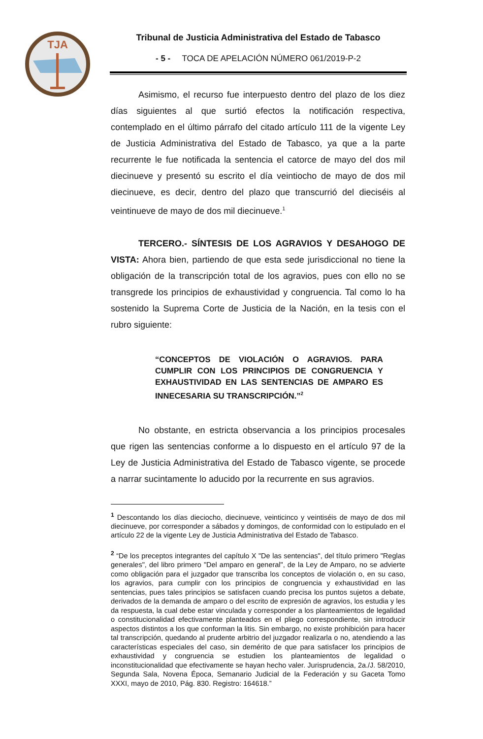TJA
Tribunal de Justicia Administrativa del Estado de Tabasco
- 5 - TOCA DE APELACIÓN NÚMERO 061/2019-P-2
Asimismo, el recurso fue interpuesto dentro del plazo de los diez días siguientes al que surtió efectos la notificación respectiva, contemplado en el último párrafo del citado artículo 111 de la vigente Ley de Justicia Administrativa del Estado de Tabasco, ya que a la parte recurrente le fue notificada la sentencia el catorce de mayo del dos mil diecinueve y presentó su escrito el día veintiocho de mayo de dos mil diecinueve, es decir, dentro del plazo que transcurrió del dieciséis al veintinueve de mayo de dos mil diecinueve.<sup>1</sup>
TERCERO.- SÍNTESIS DE LOS AGRAVIOS Y DESAHOGO DE VISTA: Ahora bien, partiendo de que esta sede jurisdiccional no tiene la obligación de la transcripción total de los agravios, pues con ello no se transgrede los principios de exhaustividad y congruencia. Tal como lo ha sostenido la Suprema Corte de Justicia de la Nación, en la tesis con el rubro siguiente:
“CONCEPTOS DE VIOLACIÓN O AGRAVIOS. PARA CUMPLIR CON LOS PRINCIPIOS DE CONGRUENCIA Y EXHAUSTIVIDAD EN LAS SENTENCIAS DE AMPARO ES INNECESARIA SU TRANSCRIPCIÓN.”<sup>2</sup>
No obstante, en estricta observancia a los principios procesales que rigen las sentencias conforme a lo dispuesto en el artículo 97 de la Ley de Justicia Administrativa del Estado de Tabasco vigente, se procede a narrar sucintamente lo aducido por la recurrente en sus agravios.
<sup>1</sup> Descontando los días dieciocho, diecinueve, veinticinco y veintiséis de mayo de dos mil diecinueve, por corresponder a sábados y domingos, de conformidad con lo estipulado en el artículo 22 de la vigente Ley de Justicia Administrativa del Estado de Tabasco.
<sup>2</sup> “De los preceptos integrantes del capítulo X "De las sentencias", del título primero "Reglas generales", del libro primero "Del amparo en general", de la Ley de Amparo, no se advierte como obligación para el juzgador que transcriba los conceptos de violación o, en su caso, los agravios, para cumplir con los principios de congruencia y exhaustividad en las sentencias, pues tales principios se satisfacen cuando precisa los puntos sujetos a debate, derivados de la demanda de amparo o del escrito de expresión de agravios, los estudia y les da respuesta, la cual debe estar vinculada y corresponder a los planteamientos de legalidad o constitucionalidad efectivamente planteados en el pliego correspondiente, sin introducir aspectos distintos a los que conforman la litis. Sin embargo, no existe prohibición para hacer tal transcripción, quedando al prudente arbitrio del juzgador realizarla o no, atendiendo a las características especiales del caso, sin demérito de que para satisfacer los principios de exhaustividad y congruencia se estudien los planteamientos de legalidad o inconstitucionalidad que efectivamente se hayan hecho valer. Jurisprudencia, 2a./J. 58/2010, Segunda Sala, Novena Época, Semanario Judicial de la Federación y su Gaceta Tomo XXXI, mayo de 2010, Pág. 830. Registro: 164618.”